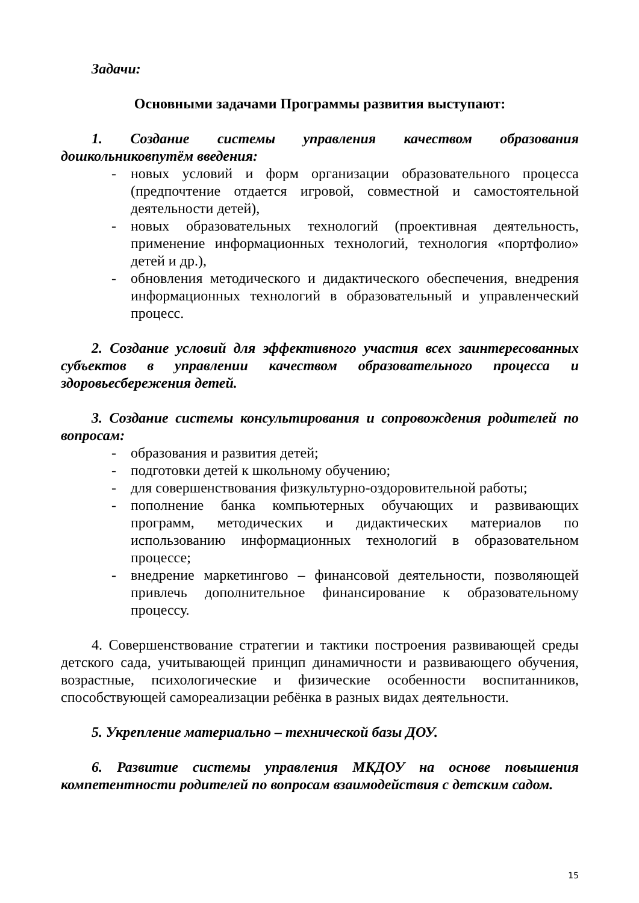Задачи:
Основными задачами Программы развития выступают:
1. Создание системы управления качеством образования дошкольниковпутём введения:
- новых условий и форм организации образовательного процесса (предпочтение отдается игровой, совместной и самостоятельной деятельности детей),
- новых образовательных технологий (проективная деятельность, применение информационных технологий, технология «портфолио» детей и др.),
- обновления методического и дидактического обеспечения, внедрения информационных технологий в образовательный и управленческий процесс.
2. Создание условий для эффективного участия всех заинтересованных субъектов в управлении качеством образовательного процесса и здоровьесбережения детей.
3. Создание системы консультирования и сопровождения родителей по вопросам:
- образования и развития детей;
- подготовки детей к школьному обучению;
- для совершенствования физкультурно-оздоровительной работы;
- пополнение банка компьютерных обучающих и развивающих программ, методических и дидактических материалов по использованию информационных технологий в образовательном процессе;
- внедрение маркетингово – финансовой деятельности, позволяющей привлечь дополнительное финансирование к образовательному процессу.
4. Совершенствование стратегии и тактики построения развивающей среды детского сада, учитывающей принцип динамичности и развивающего обучения, возрастные, психологические и физические особенности воспитанников, способствующей самореализации ребёнка в разных видах деятельности.
5. Укрепление материально – технической базы ДОУ.
6. Развитие системы управления МКДОУ на основе повышения компетентности родителей по вопросам взаимодействия с детским садом.
15